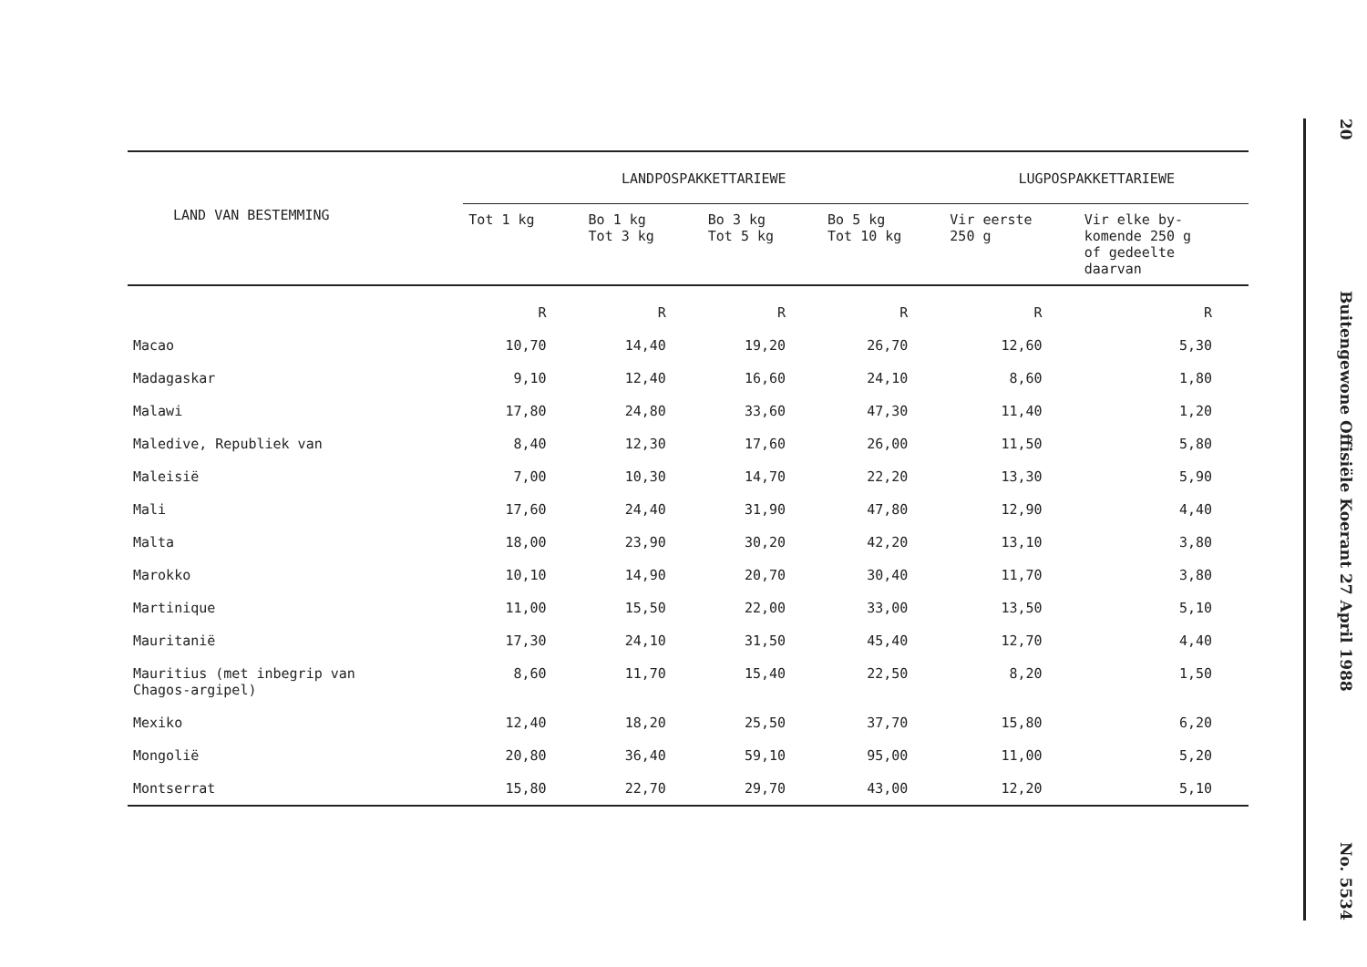| LAND VAN BESTEMMING | LANDPOSPAKKETTARIEWE | | | | LUGPOSPAKKETTARIEWE | |
| --- | --- | --- | --- | --- | --- | --- |
| | Tot 1 kg | Bo 1 kg Tot 3 kg | Bo 3 kg Tot 5 kg | Bo 5 kg Tot 10 kg | Vir eerste 250 g | Vir elke by- komende 250 g of gedeelte daarvan |
| | R | R | R | R | R | R |
| Macao | 10,70 | 14,40 | 19,20 | 26,70 | 12,60 | 5,30 |
| Madagaskar | 9,10 | 12,40 | 16,60 | 24,10 | 8,60 | 1,80 |
| Malawi | 17,80 | 24,80 | 33,60 | 47,30 | 11,40 | 1,20 |
| Maledive, Republiek van | 8,40 | 12,30 | 17,60 | 26,00 | 11,50 | 5,80 |
| Maleisië | 7,00 | 10,30 | 14,70 | 22,20 | 13,30 | 5,90 |
| Mali | 17,60 | 24,40 | 31,90 | 47,80 | 12,90 | 4,40 |
| Malta | 18,00 | 23,90 | 30,20 | 42,20 | 13,10 | 3,80 |
| Marokko | 10,10 | 14,90 | 20,70 | 30,40 | 11,70 | 3,80 |
| Martinique | 11,00 | 15,50 | 22,00 | 33,00 | 13,50 | 5,10 |
| Mauritanië | 17,30 | 24,10 | 31,50 | 45,40 | 12,70 | 4,40 |
| Mauritius (met inbegrip van Chagos-argipel) | 8,60 | 11,70 | 15,40 | 22,50 | 8,20 | 1,50 |
| Mexiko | 12,40 | 18,20 | 25,50 | 37,70 | 15,80 | 6,20 |
| Mongolië | 20,80 | 36,40 | 59,10 | 95,00 | 11,00 | 5,20 |
| Montserrat | 15,80 | 22,70 | 29,70 | 43,00 | 12,20 | 5,10 |
20 Buitengewone Offisiële Koerant 27 April 1988 No. 5534